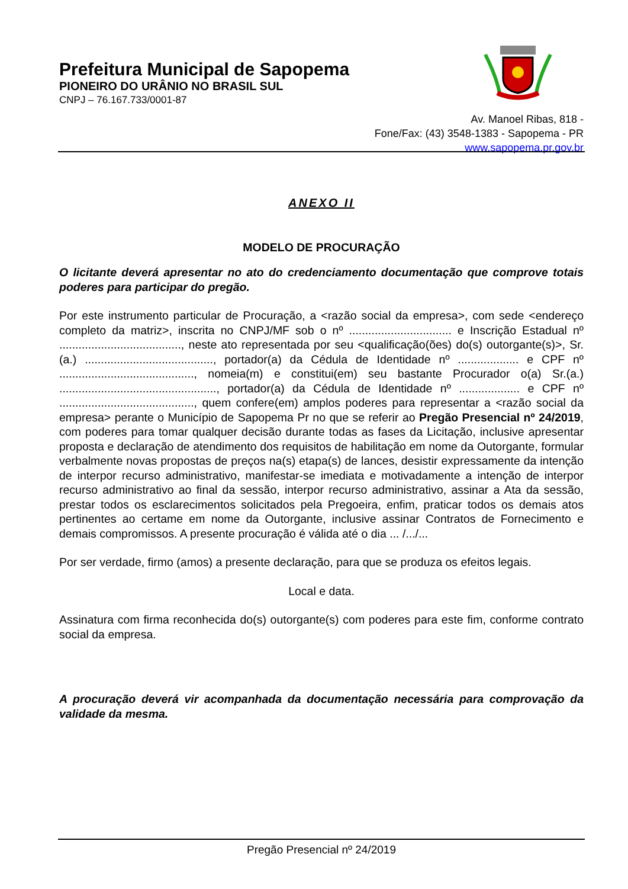Prefeitura Municipal de Sapopema
PIONEIRO DO URÂNIO NO BRASIL SUL
CNPJ – 76.167.733/0001-87
Av. Manoel Ribas, 818 -
Fone/Fax: (43) 3548-1383 - Sapopema - PR
www.sapopema.pr.gov.br
ANEXO II
MODELO DE PROCURAÇÃO
O licitante deverá apresentar no ato do credenciamento documentação que comprove totais poderes para participar do pregão.
Por este instrumento particular de Procuração, a <razão social da empresa>, com sede <endereço completo da matriz>, inscrita no CNPJ/MF sob o nº ................................ e Inscrição Estadual nº ......................................, neste ato representada por seu <qualificação(ões) do(s) outorgante(s)>, Sr.(a.) ........................................, portador(a) da Cédula de Identidade nº ................... e CPF nº .........................................., nomeia(m) e constitui(em) seu bastante Procurador o(a) Sr.(a.) ................................................., portador(a) da Cédula de Identidade nº ................... e CPF nº .........................................., quem confere(em) amplos poderes para representar a <razão social da empresa> perante o Município de Sapopema Pr no que se referir ao Pregão Presencial nº 24/2019, com poderes para tomar qualquer decisão durante todas as fases da Licitação, inclusive apresentar proposta e declaração de atendimento dos requisitos de habilitação em nome da Outorgante, formular verbalmente novas propostas de preços na(s) etapa(s) de lances, desistir expressamente da intenção de interpor recurso administrativo, manifestar-se imediata e motivadamente a intenção de interpor recurso administrativo ao final da sessão, interpor recurso administrativo, assinar a Ata da sessão, prestar todos os esclarecimentos solicitados pela Pregoeira, enfim, praticar todos os demais atos pertinentes ao certame em nome da Outorgante, inclusive assinar Contratos de Fornecimento e demais compromissos. A presente procuração é válida até o dia ... /.../...
Por ser verdade, firmo (amos) a presente declaração, para que se produza os efeitos legais.
Local e data.
Assinatura com firma reconhecida do(s) outorgante(s) com poderes para este fim, conforme contrato social da empresa.
A procuração deverá vir acompanhada da documentação necessária para comprovação da validade da mesma.
Pregão Presencial nº 24/2019